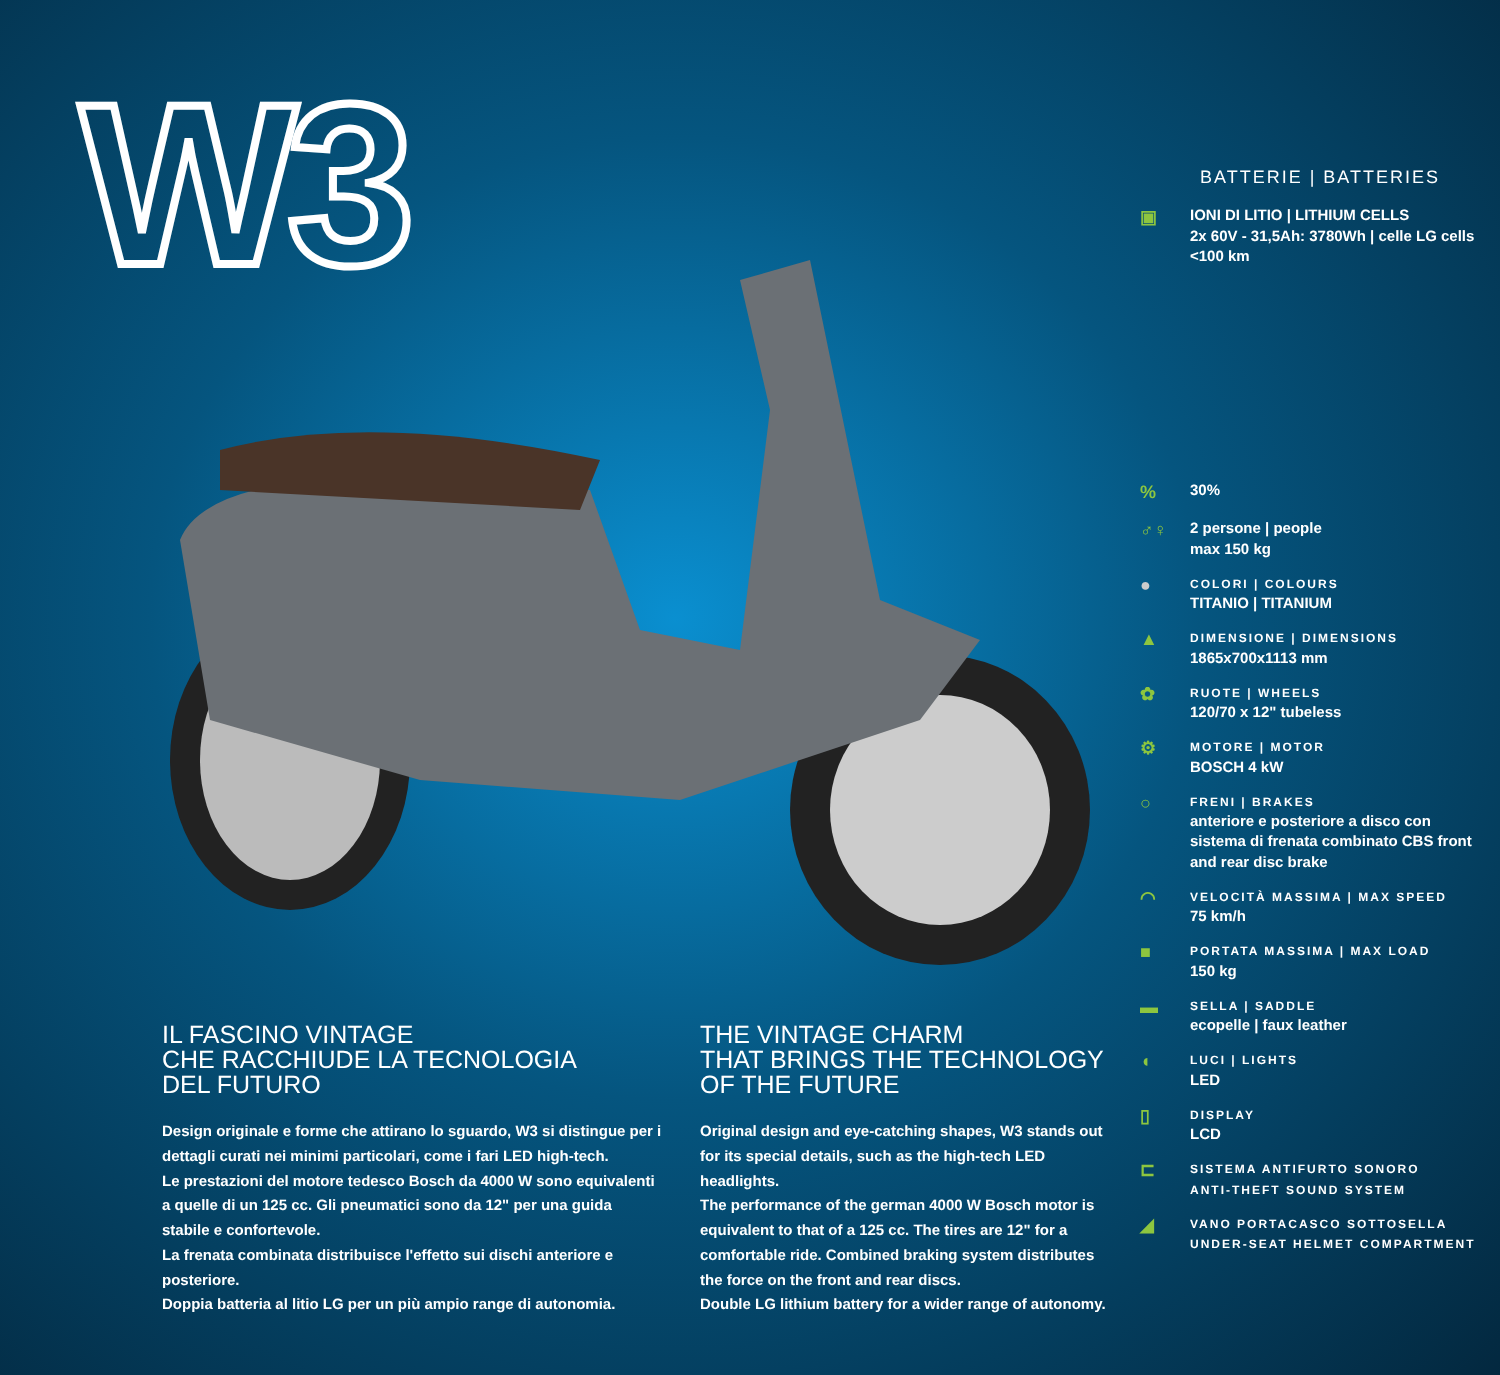W3
BATTERIE | BATTERIES
▣
IONI DI LITIO | LITHIUM CELLS
2x 60V - 31,5Ah: 3780Wh | celle LG cells
<100 km
%
30%
♂♀
2 persone | people
max 150 kg
●
COLORI | COLOURS
TITANIO | TITANIUM
▲
DIMENSIONE | DIMENSIONS
1865x700x1113 mm
✿
RUOTE | WHEELS
120/70 x 12" tubeless
⚙
MOTORE | MOTOR
BOSCH 4 kW
○
FRENI | BRAKES
anteriore e posteriore a disco con sistema di frenata combinato CBS front and rear disc brake
◠
VELOCITÀ MASSIMA | MAX SPEED
75 km/h
■
PORTATA MASSIMA | MAX LOAD
150 kg
▬
SELLA | SADDLE
ecopelle | faux leather
◖
LUCI | LIGHTS
LED
▯
DISPLAY
LCD
⊏
SISTEMA ANTIFURTO SONORO
ANTI-THEFT SOUND SYSTEM
◢
VANO PORTACASCO SOTTOSELLA
UNDER-SEAT HELMET COMPARTMENT
IL FASCINO VINTAGE
CHE RACCHIUDE LA TECNOLOGIA
DEL FUTURO
Design originale e forme che attirano lo sguardo, W3 si distingue per i dettagli curati nei minimi particolari, come i fari LED high-tech.
Le prestazioni del motore tedesco Bosch da 4000 W sono equivalenti a quelle di un 125 cc. Gli pneumatici sono da 12" per una guida stabile e confortevole.
La frenata combinata distribuisce l'effetto sui dischi anteriore e posteriore.
Doppia batteria al litio LG per un più ampio range di autonomia.
THE VINTAGE CHARM
THAT BRINGS THE TECHNOLOGY
OF THE FUTURE
Original design and eye-catching shapes, W3 stands out for its special details, such as the high-tech LED headlights.
The performance of the german 4000 W Bosch motor is equivalent to that of a 125 cc. The tires are 12" for a comfortable ride. Combined braking system distributes the force on the front and rear discs.
Double LG lithium battery for a wider range of autonomy.